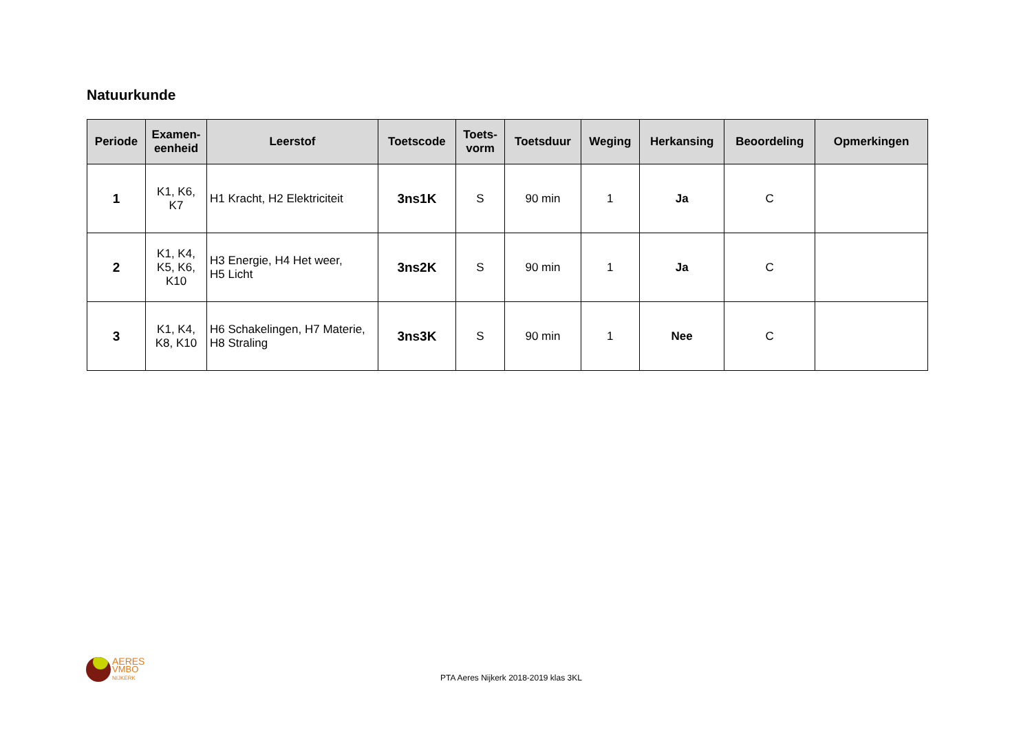Natuurkunde
| Periode | Examen- eenheid | Leerstof | Toetscode | Toets- vorm | Toetsduur | Weging | Herkansing | Beoordeling | Opmerkingen |
| --- | --- | --- | --- | --- | --- | --- | --- | --- | --- |
| 1 | K1, K6, K7 | H1 Kracht, H2 Elektriciteit | 3ns1K | S | 90 min | 1 | Ja | C | |
| 2 | K1, K4, K5, K6, K10 | H3 Energie, H4 Het weer, H5 Licht | 3ns2K | S | 90 min | 1 | Ja | C | |
| 3 | K1, K4, K8, K10 | H6 Schakelingen, H7 Materie, H8 Straling | 3ns3K | S | 90 min | 1 | Nee | C | |
AERES
VMBO
NIJKERK
PTA Aeres Nijkerk 2018-2019 klas 3KL